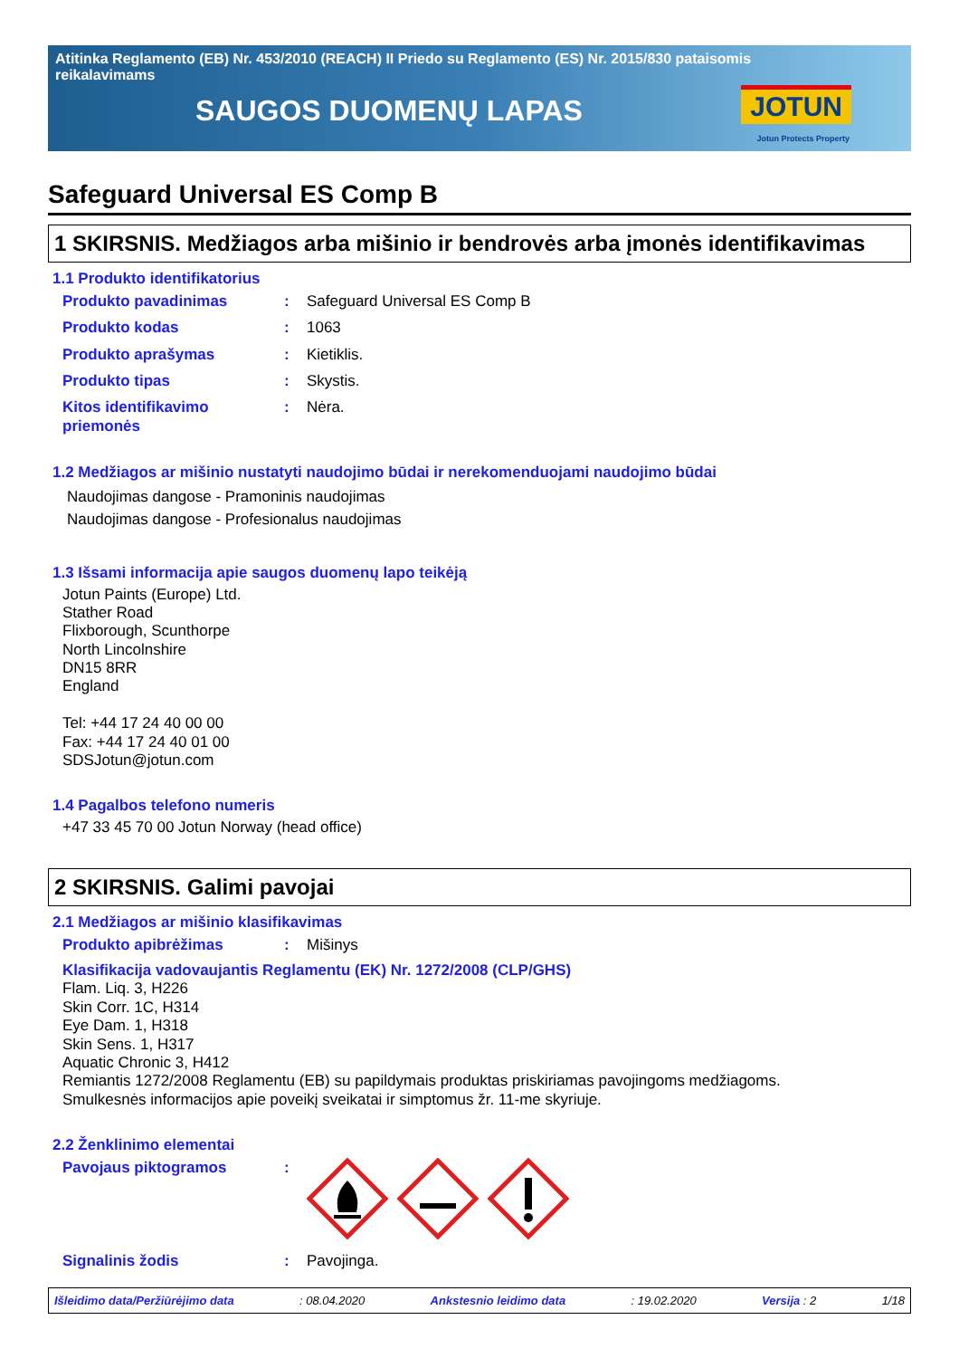Atitinka Reglamento (EB) Nr. 453/2010 (REACH) II Priedo su Reglamento (ES) Nr. 2015/830 pataisomis reikalavimams
SAUGOS DUOMENŲ LAPAS
JOTUN
Jotun Protects Property
Safeguard Universal ES Comp B
1 SKIRSNIS. Medžiagos arba mišinio ir bendrovės arba įmonės identifikavimas
1.1 Produkto identifikatorius
Produkto pavadinimas : Safeguard Universal ES Comp B
Produkto kodas : 1063
Produkto aprašymas : Kietiklis.
Produkto tipas : Skystis.
Kitos identifikavimo priemonės
: Nėra.
1.2 Medžiagos ar mišinio nustatyti naudojimo būdai ir nerekomenduojami naudojimo būdai
Naudojimas dangose - Pramoninis naudojimas
Naudojimas dangose - Profesionalus naudojimas
1.3 Išsami informacija apie saugos duomenų lapo teikėją
Jotun Paints (Europe) Ltd.
Stather Road
Flixborough, Scunthorpe
North Lincolnshire
DN15 8RR
England
Tel: +44 17 24 40 00 00
Fax: +44 17 24 40 01 00
SDSJotun@jotun.com
1.4 Pagalbos telefono numeris
+47 33 45 70 00 Jotun Norway (head office)
2 SKIRSNIS. Galimi pavojai
2.1 Medžiagos ar mišinio klasifikavimas
Produkto apibrėžimas : Mišinys
Klasifikacija vadovaujantis Reglamentu (EK) Nr. 1272/2008 (CLP/GHS)
Flam. Liq. 3, H226
Skin Corr. 1C, H314
Eye Dam. 1, H318
Skin Sens. 1, H317
Aquatic Chronic 3, H412
Remiantis 1272/2008 Reglamentu (EB) su papildymais produktas priskiriamas pavojingoms medžiagoms.
Smulkesnės informacijos apie poveikį sveikatai ir simptomus žr. 11-me skyriuje.
2.2 Ženklinimo elementai
Pavojaus piktogramos :
Signalinis žodis : Pavojinga.
Išleidimo data/Peržiūrėjimo data: 08.04.2020 Ankstesnio leidimo data: 19.02.2020 Versija : 2 1/18